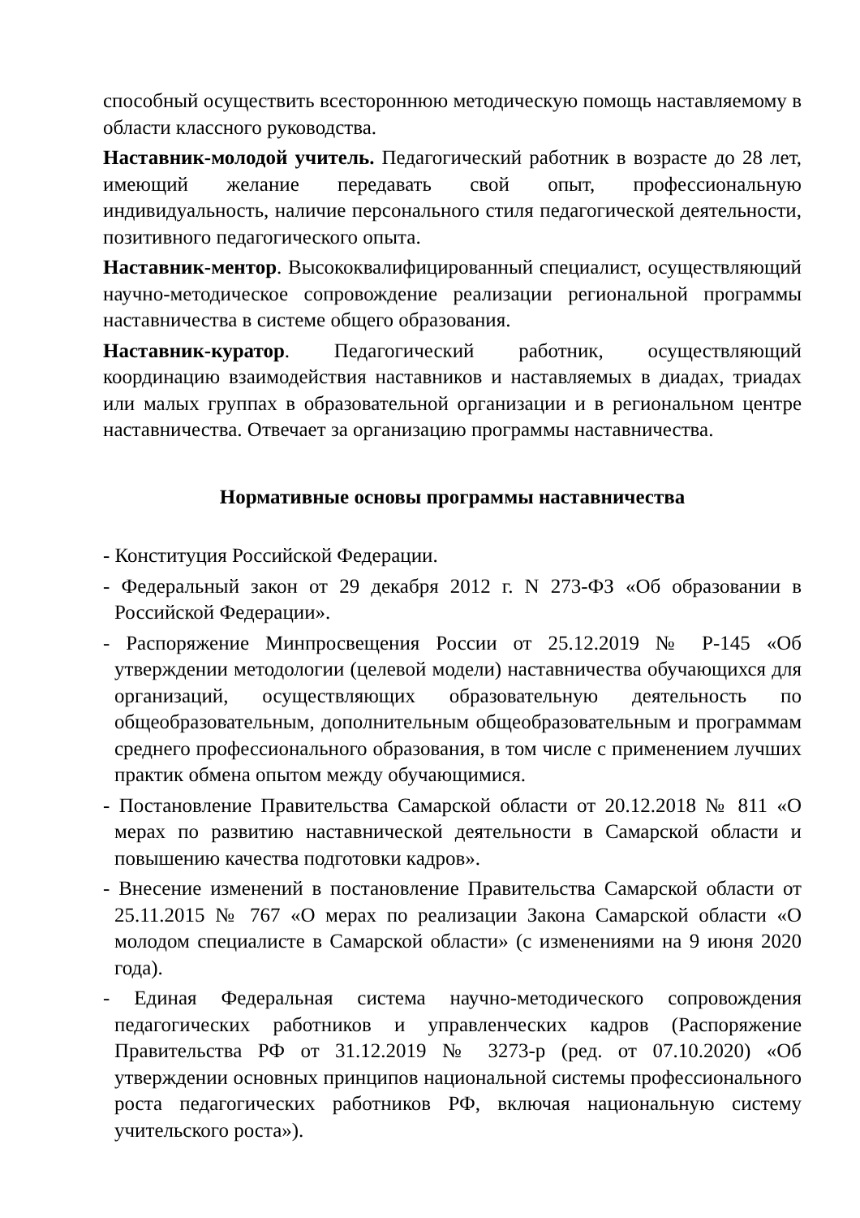способный осуществить всестороннюю методическую помощь наставляемому в области классного руководства.
Наставник-молодой учитель. Педагогический работник в возрасте до 28 лет, имеющий желание передавать свой опыт, профессиональную индивидуальность, наличие персонального стиля педагогической деятельности, позитивного педагогического опыта.
Наставник-ментор. Высококвалифицированный специалист, осуществляющий научно-методическое сопровождение реализации региональной программы наставничества в системе общего образования.
Наставник-куратор. Педагогический работник, осуществляющий координацию взаимодействия наставников и наставляемых в диадах, триадах или малых группах в образовательной организации и в региональном центре наставничества. Отвечает за организацию программы наставничества.
Нормативные основы программы наставничества
- Конституция Российской Федерации.
- Федеральный закон от 29 декабря 2012 г. N 273-ФЗ «Об образовании в Российской Федерации».
- Распоряжение Минпросвещения России от 25.12.2019 № Р-145 «Об утверждении методологии (целевой модели) наставничества обучающихся для организаций, осуществляющих образовательную деятельность по общеобразовательным, дополнительным общеобразовательным и программам среднего профессионального образования, в том числе с применением лучших практик обмена опытом между обучающимися.
- Постановление Правительства Самарской области от 20.12.2018 № 811 «О мерах по развитию наставнической деятельности в Самарской области и повышению качества подготовки кадров».
- Внесение изменений в постановление Правительства Самарской области от 25.11.2015 № 767 «О мерах по реализации Закона Самарской области «О молодом специалисте в Самарской области» (с изменениями на 9 июня 2020 года).
- Единая Федеральная система научно-методического сопровождения педагогических работников и управленческих кадров (Распоряжение Правительства РФ от 31.12.2019 № 3273-р (ред. от 07.10.2020) «Об утверждении основных принципов национальной системы профессионального роста педагогических работников РФ, включая национальную систему учительского роста»).